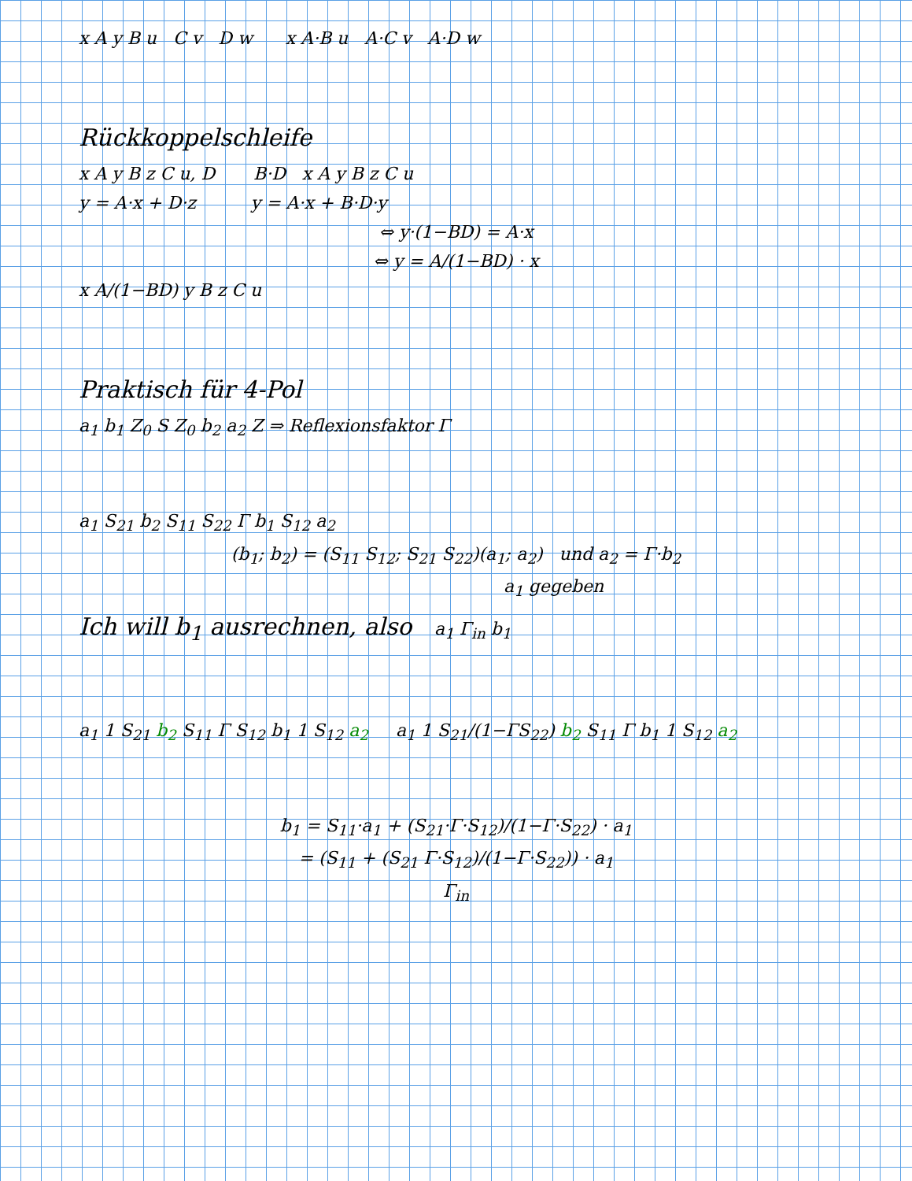x A y B u C v D w x A·B u A·C v A·D w
Rückkoppelschleife
x A y B z C u, D B·D x A y B z C u
y = A·x + D·z y = A·x + B·D·y
⇔ y·(1−BD) = A·x
⇔ y = A/(1−BD) · x
x A/(1−BD) y B z C u
Praktisch für 4-Pol
a<sub>1</sub> b<sub>1</sub> Z<sub>0</sub> S Z<sub>0</sub> b<sub>2</sub> a<sub>2</sub> Z ⇒ Reflexionsfaktor Γ
a<sub>1</sub> S<sub>21</sub> b<sub>2</sub> S<sub>11</sub> S<sub>22</sub> Γ b<sub>1</sub> S<sub>12</sub> a<sub>2</sub>
(b<sub>1</sub>; b<sub>2</sub>) = (S<sub>11</sub> S<sub>12</sub>; S<sub>21</sub> S<sub>22</sub>)(a<sub>1</sub>; a<sub>2</sub>) und a<sub>2</sub> = Γ·b<sub>2</sub>
a<sub>1</sub> gegeben
Ich will b<sub>1</sub> ausrechnen, also a<sub>1</sub> Γ<sub>in</sub> b<sub>1</sub>
a<sub>1</sub> 1 S<sub>21</sub> b<sub>2</sub> S<sub>11</sub> Γ S<sub>12</sub> b<sub>1</sub> 1 S<sub>12</sub> a<sub>2</sub> a<sub>1</sub> 1 S<sub>21</sub>/(1−ΓS<sub>22</sub>) b<sub>2</sub> S<sub>11</sub> Γ b<sub>1</sub> 1 S<sub>12</sub> a<sub>2</sub>
b<sub>1</sub> = S<sub>11</sub>·a<sub>1</sub> + (S<sub>21</sub>·Γ·S<sub>12</sub>)/(1−Γ·S<sub>22</sub>) · a<sub>1</sub>
= (S<sub>11</sub> + (S<sub>21</sub> Γ·S<sub>12</sub>)/(1−Γ·S<sub>22</sub>)) · a<sub>1</sub>
Γ<sub>in</sub>